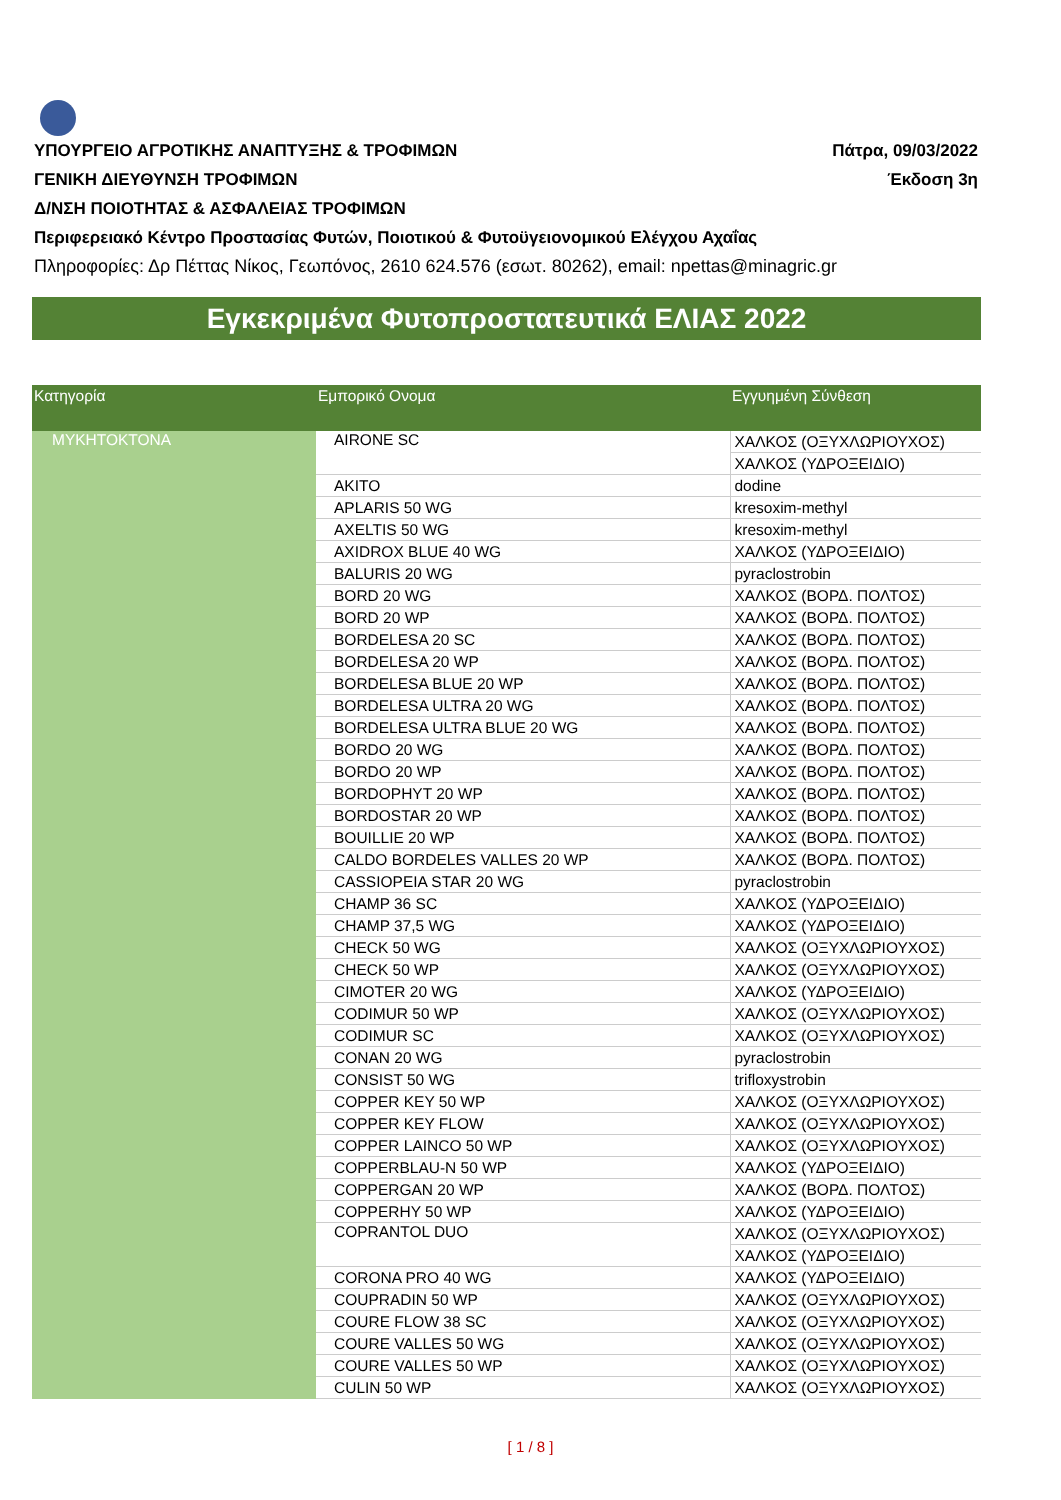ΥΠΟΥΡΓΕΙΟ ΑΓΡΟΤΙΚΗΣ ΑΝΑΠΤΥΞΗΣ & ΤΡΟΦΙΜΩΝ Πάτρα, 09/03/2022
ΓΕΝΙΚΗ ΔΙΕΥΘΥΝΣΗ ΤΡΟΦΙΜΩΝ Έκδοση 3η
Δ/ΝΣΗ ΠΟΙΟΤΗΤΑΣ & ΑΣΦΑΛΕΙΑΣ ΤΡΟΦΙΜΩΝ
Περιφερειακό Κέντρο Προστασίας Φυτών, Ποιοτικού & Φυτοϋγειονομικού Ελέγχου Αχαΐας
Πληροφορίες: Δρ Πέττας Νίκος, Γεωπόνος, 2610 624.576 (εσωτ. 80262), email: npettas@minagric.gr
Εγκεκριμένα Φυτοπροστατευτικά ΕΛΙΑΣ 2022
| Κατηγορία | Εμπορικό Ονομα | Εγγυημένη Σύνθεση |
| --- | --- | --- |
| ΜΥΚΗΤΟΚΤΟΝΑ | AIRONE SC | ΧΑΛΚΟΣ (ΟΞΥΧΛΩΡΙΟΥΧΟΣ) |
| | | ΧΑΛΚΟΣ (ΥΔΡΟΞΕΙΔΙΟ) |
| | AKITO | dodine |
| | APLARIS 50 WG | kresoxim-methyl |
| | AXELTIS 50 WG | kresoxim-methyl |
| | AXIDROX BLUE 40 WG | ΧΑΛΚΟΣ (ΥΔΡΟΞΕΙΔΙΟ) |
| | BALURIS 20 WG | pyraclostrobin |
| | BORD 20 WG | ΧΑΛΚΟΣ (ΒΟΡΔ. ΠΟΛΤΟΣ) |
| | BORD 20 WP | ΧΑΛΚΟΣ (ΒΟΡΔ. ΠΟΛΤΟΣ) |
| | BORDELESA 20 SC | ΧΑΛΚΟΣ (ΒΟΡΔ. ΠΟΛΤΟΣ) |
| | BORDELESA 20 WP | ΧΑΛΚΟΣ (ΒΟΡΔ. ΠΟΛΤΟΣ) |
| | BORDELESA BLUE 20 WP | ΧΑΛΚΟΣ (ΒΟΡΔ. ΠΟΛΤΟΣ) |
| | BORDELESA ULTRA 20 WG | ΧΑΛΚΟΣ (ΒΟΡΔ. ΠΟΛΤΟΣ) |
| | BORDELESA ULTRA BLUE 20 WG | ΧΑΛΚΟΣ (ΒΟΡΔ. ΠΟΛΤΟΣ) |
| | BORDO 20 WG | ΧΑΛΚΟΣ (ΒΟΡΔ. ΠΟΛΤΟΣ) |
| | BORDO 20 WP | ΧΑΛΚΟΣ (ΒΟΡΔ. ΠΟΛΤΟΣ) |
| | BORDOPHYT 20 WP | ΧΑΛΚΟΣ (ΒΟΡΔ. ΠΟΛΤΟΣ) |
| | BORDOSTAR 20 WP | ΧΑΛΚΟΣ (ΒΟΡΔ. ΠΟΛΤΟΣ) |
| | BOUILLIE 20 WP | ΧΑΛΚΟΣ (ΒΟΡΔ. ΠΟΛΤΟΣ) |
| | CALDO BORDELES VALLES 20 WP | ΧΑΛΚΟΣ (ΒΟΡΔ. ΠΟΛΤΟΣ) |
| | CASSIOPEIA STAR 20 WG | pyraclostrobin |
| | CHAMP 36 SC | ΧΑΛΚΟΣ (ΥΔΡΟΞΕΙΔΙΟ) |
| | CHAMP 37,5 WG | ΧΑΛΚΟΣ (ΥΔΡΟΞΕΙΔΙΟ) |
| | CHECK 50 WG | ΧΑΛΚΟΣ (ΟΞΥΧΛΩΡΙΟΥΧΟΣ) |
| | CHECK 50 WP | ΧΑΛΚΟΣ (ΟΞΥΧΛΩΡΙΟΥΧΟΣ) |
| | CIMOTER 20 WG | ΧΑΛΚΟΣ (ΥΔΡΟΞΕΙΔΙΟ) |
| | CODIMUR 50 WP | ΧΑΛΚΟΣ (ΟΞΥΧΛΩΡΙΟΥΧΟΣ) |
| | CODIMUR SC | ΧΑΛΚΟΣ (ΟΞΥΧΛΩΡΙΟΥΧΟΣ) |
| | CONAN 20 WG | pyraclostrobin |
| | CONSIST 50 WG | trifloxystrobin |
| | COPPER KEY 50 WP | ΧΑΛΚΟΣ (ΟΞΥΧΛΩΡΙΟΥΧΟΣ) |
| | COPPER KEY FLOW | ΧΑΛΚΟΣ (ΟΞΥΧΛΩΡΙΟΥΧΟΣ) |
| | COPPER LAINCO 50 WP | ΧΑΛΚΟΣ (ΟΞΥΧΛΩΡΙΟΥΧΟΣ) |
| | COPPERBLAU-N 50 WP | ΧΑΛΚΟΣ (ΥΔΡΟΞΕΙΔΙΟ) |
| | COPPERGAN 20 WP | ΧΑΛΚΟΣ (ΒΟΡΔ. ΠΟΛΤΟΣ) |
| | COPPERHY 50 WP | ΧΑΛΚΟΣ (ΥΔΡΟΞΕΙΔΙΟ) |
| | COPRANTOL DUO | ΧΑΛΚΟΣ (ΟΞΥΧΛΩΡΙΟΥΧΟΣ) |
| | | ΧΑΛΚΟΣ (ΥΔΡΟΞΕΙΔΙΟ) |
| | CORONA PRO 40 WG | ΧΑΛΚΟΣ (ΥΔΡΟΞΕΙΔΙΟ) |
| | COUPRADIN 50 WP | ΧΑΛΚΟΣ (ΟΞΥΧΛΩΡΙΟΥΧΟΣ) |
| | COURE FLOW 38 SC | ΧΑΛΚΟΣ (ΟΞΥΧΛΩΡΙΟΥΧΟΣ) |
| | COURE VALLES 50 WG | ΧΑΛΚΟΣ (ΟΞΥΧΛΩΡΙΟΥΧΟΣ) |
| | COURE VALLES 50 WP | ΧΑΛΚΟΣ (ΟΞΥΧΛΩΡΙΟΥΧΟΣ) |
| | CULIN 50 WP | ΧΑΛΚΟΣ (ΟΞΥΧΛΩΡΙΟΥΧΟΣ) |
[ 1 / 8 ]